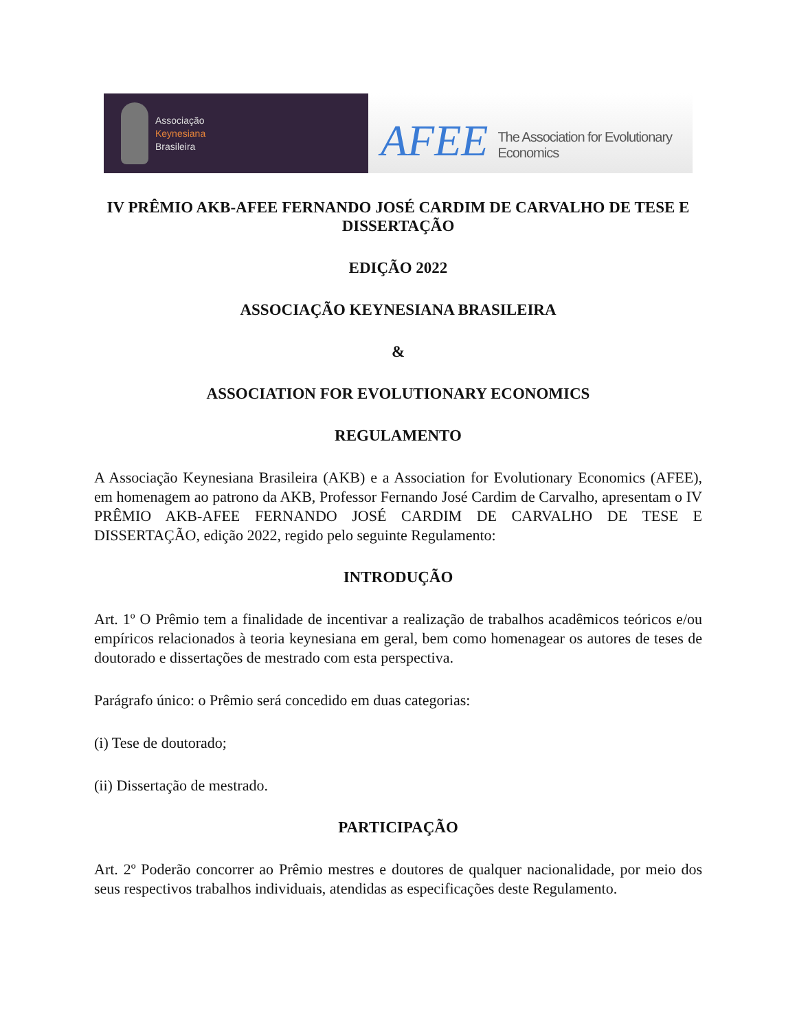Associação
Keynesiana
Brasileira
AFEE The Association for Evolutionary Economics
IV PRÊMIO AKB-AFEE FERNANDO JOSÉ CARDIM DE CARVALHO DE TESE E DISSERTAÇÃO
EDIÇÃO 2022
ASSOCIAÇÃO KEYNESIANA BRASILEIRA
&
ASSOCIATION FOR EVOLUTIONARY ECONOMICS
REGULAMENTO
A Associação Keynesiana Brasileira (AKB) e a Association for Evolutionary Economics (AFEE), em homenagem ao patrono da AKB, Professor Fernando José Cardim de Carvalho, apresentam o IV PRÊMIO AKB-AFEE FERNANDO JOSÉ CARDIM DE CARVALHO DE TESE E DISSERTAÇÃO, edição 2022, regido pelo seguinte Regulamento:
INTRODUÇÃO
Art. 1º O Prêmio tem a finalidade de incentivar a realização de trabalhos acadêmicos teóricos e/ou empíricos relacionados à teoria keynesiana em geral, bem como homenagear os autores de teses de doutorado e dissertações de mestrado com esta perspectiva.
Parágrafo único: o Prêmio será concedido em duas categorias:
(i) Tese de doutorado;
(ii) Dissertação de mestrado.
PARTICIPAÇÃO
Art. 2º Poderão concorrer ao Prêmio mestres e doutores de qualquer nacionalidade, por meio dos seus respectivos trabalhos individuais, atendidas as especificações deste Regulamento.